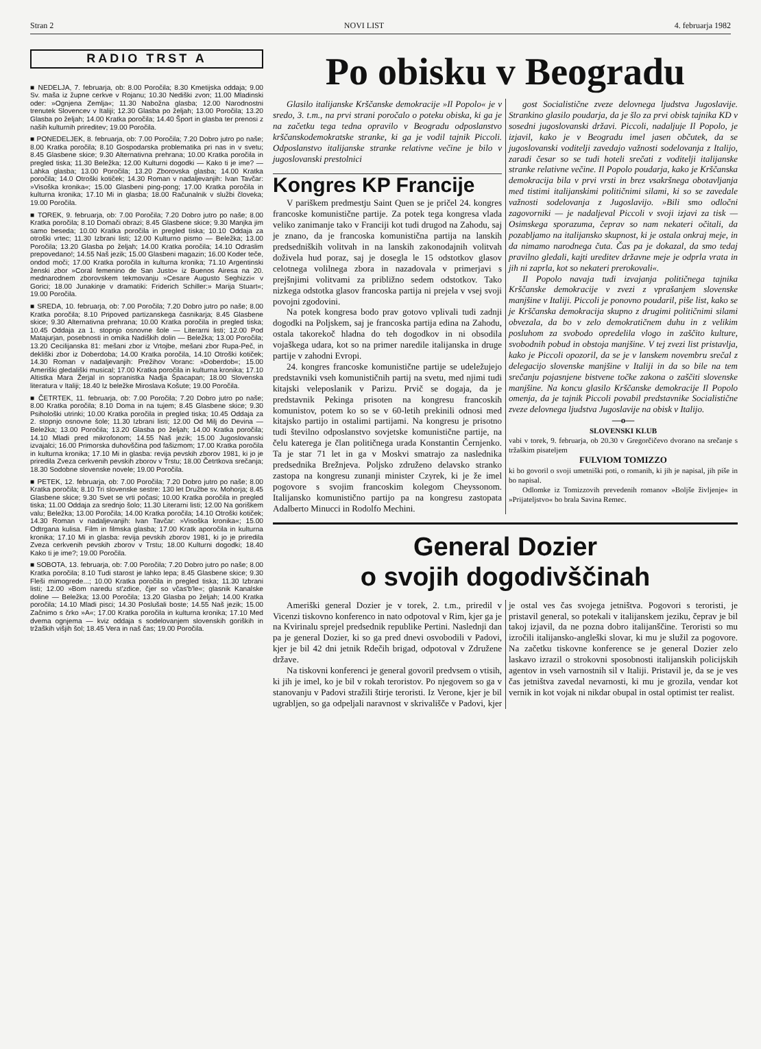Stran 2 NOVI LIST 4. februarja 1982
RADIO TRST A
■ NEDELJA, 7. februarja, ob: 8.00 Poročila; 8.30 Kmetijska oddaja; 9.00 Sv. maša iz župne cerkve v Rojanu; 10.30 Nediški zvon; 11.00 Mladinski oder: »Ognjena Zemlja«; 11.30 Nabožna glasba; 12.00 Narodnostni trenutek Slovencev v Italiji; 12.30 Glasba po željah; 13.00 Poročila; 13.20 Glasba po željah; 14.00 Kratka poročila; 14.40 Šport in glasba ter prenosi z naših kulturnih prireditev; 19.00 Poročila.
■ PONEDELJEK, 8. februarja, ob: 7.00 Poročila; 7.20 Dobro jutro po naše; 8.00 Kratka poročila; 8.10 Gospodarska problematika pri nas in v svetu; 8.45 Glasbene skice; 9.30 Alternativna prehrana; 10.00 Kratka poročila in pregled tiska; 11.30 Beležka; 12.00 Kulturni dogodki — Kako ti je ime? — Lahka glasba; 13.00 Poročila; 13.20 Zborovska glasba; 14.00 Kratka poročila; 14.0 Otroški kotiček; 14.30 Roman v nadaljevanjih: Ivan Tavčar: »Visoška kronika«; 15.00 Glasbeni ping-pong; 17.00 Kratka poročila in kulturna kronika; 17.10 Mi in glasba; 18.00 Računalnik v službi človeka; 19.00 Poročila.
■ TOREK, 9. februarja, ob: 7.00 Poročila; 7.20 Dobro jutro po naše; 8.00 Kratka poročila; 8.10 Domači obrazi; 8.45 Glasbene skice; 9.30 Manjka jim samo beseda; 10.00 Kratka poročila in pregled tiska; 10.10 Oddaja za otroški vrtec; 11.30 Izbrani listi; 12.00 Kulturno pismo — Beležka; 13.00 Poročila; 13.20 Glasba po željah; 14.00 Kratka poročila; 14.10 Odraslim prepovedano!; 14.55 Naš jezik; 15.00 Glasbeni magazin; 16.00 Koder teče, ondod moči; 17.00 Kratka poročila in kulturna kronika; 71.10 Argentinski ženski zbor »Coral femenino de San Justo« iz Buenos Airesa na 20. mednarodnem zborovskem tekmovanju »Cesare Augusto Seghizzi« v Gorici; 18.00 Junakinje v dramatiki: Friderich Schiller:» Marija Stuart«; 19.00 Poročila.
■ SREDA, 10. februarja, ob: 7.00 Poročila; 7.20 Dobro jutro po naše; 8.00 Kratka poročila; 8.10 Pripoved partizanskega časnikarja; 8.45 Glasbene skice; 9.30 Alternativna prehrana; 10.00 Kratka poročila in pregled tiska; 10.45 Oddaja za 1. stopnjo osnovne šole — Literarni listi; 12.00 Pod Matajurjan, posebnosti in omika Nadiških dolin — Beležka; 13.00 Poročila; 13.20 Cecilijanska 81: mešani zbor iz Vrtojbe, mešani zbor Rupa-Peč, in dekliški zbor iz Doberdoba; 14.00 Kratka poročila, 14.10 Otroški kotiček; 14.30 Roman v nadaljevanjih: Prežihov Voranc: »Doberdob«; 15.00 Ameriški gledališki musical; 17.00 Kratka poročila in kulturna kronika; 17.10 Altistka Mara Žerjal in sopranistka Nadja Špacapan; 18.00 Slovenska literatura v Italiji; 18.40 Iz beležke Miroslava Košute; 19.00 Poročila.
■ ČETRTEK, 11. februarja, ob: 7.00 Poročila; 7.20 Dobro jutro po naše; 8.00 Kratka poročila; 8.10 Doma in na tujem; 8.45 Glasbene skice; 9.30 Psihološki utrinki; 10.00 Kratka poročila in pregled tiska; 10.45 Oddaja za 2. stopnjo osnovne šole; 11.30 Izbrani listi; 12.00 Od Milj do Devina — Beležka; 13.00 Poročila; 13.20 Glasba po željah; 14.00 Kratka poročila; 14.10 Mladi pred mikrofonom; 14.55 Naš jezik; 15.00 Jugoslovanski izvajalci; 16.00 Primorska duhovščina pod fašizmom; 17.00 Kratka poročila in kulturna kronika; 17.10 Mi in glasba: revija pevskih zborov 1981, ki jo je priredila Zveza cerkvenih pevskih zborov v Trstu; 18.00 Četrtkova srečanja; 18.30 Sodobne slovenske novele; 19.00 Poročila.
■ PETEK, 12. februarja, ob: 7.00 Poročila; 7.20 Dobro jutro po naše; 8.00 Kratka poročila; 8.10 Tri slovenske sestre: 130 let Družbe sv. Mohorja; 8.45 Glasbene skice; 9.30 Svet se vrti počasi; 10.00 Kratka poročila in pregled tiska; 11.00 Oddaja za srednjo šolo; 11.30 Literarni listi; 12.00 Na goriškem valu; Beležka; 13.00 Poročila; 14.00 Kratka poročila; 14.10 Otroški kotiček; 14.30 Roman v nadaljevanjih: Ivan Tavčar: »Visoška kronika«; 15.00 Odtrgana kulisa. Film in filmska glasba; 17.00 Kratk aporočila in kulturna kronika; 17.10 Mi in glasba: revija pevskih zborov 1981, ki jo je priredila Zveza cerkvenih pevskih zborov v Trstu; 18.00 Kulturni dogodki; 18.40 Kako ti je ime?; 19.00 Poročila.
■ SOBOTA, 13. februarja, ob: 7.00 Poročila; 7.20 Dobro jutro po naše; 8.00 Kratka poročila; 8.10 Tudi starost je lahko lepa; 8.45 Glasbene skice; 9.30 Fleši mimogrede...; 10.00 Kratka poročila in pregled tiska; 11.30 Izbrani listi; 12.00 »Bom naredu st'zdice, čjer so včas'b'le«; glasnik Kanalske doline — Beležka; 13.00 Poročila; 13.20 Glasba po željah; 14.00 Kratka poročila; 14.10 Mladi pisci; 14.30 Poslušali boste; 14.55 Naš jezik; 15.00 Začnimo s črko »A«; 17.00 Kratka poročila in kulturna kronika; 17.10 Med dvema ognjema — kviz oddaja s sodelovanjem slovenskih goriških in tržaških višjih šol; 18.45 Vera in naš čas; 19.00 Poročila.
Po obisku v Beogradu
Glasilo italijanske Krščanske demokracije »Il Popolo« je v sredo, 3. t.m., na prvi strani poročalo o poteku obiska, ki ga je na začetku tega tedna opravilo v Beogradu odposlanstvo krščanskodemokratske stranke, ki ga je vodil tajnik Piccoli. Odposlanstvo italijanske stranke relativne večine je bilo v jugoslovanski prestolnici
Kongres KP Francije
V pariškem predmestju Saint Quen se je pričel 24. kongres francoske komunistične partije. Za potek tega kongresa vlada veliko zanimanje tako v Franciji kot tudi drugod na Zahodu, saj je znano, da je francoska komunistična partija na lanskih predsedniških volitvah in na lanskih zakonodajnih volitvah doživela hud poraz, saj je dosegla le 15 odstotkov glasov celotnega volilnega zbora in nazadovala v primerjavi s prejšnjimi volitvami za približno sedem odstotkov. Tako nizkega odstotka glasov francoska partija ni prejela v vsej svoji povojni zgodovini.
Na potek kongresa bodo prav gotovo vplivali tudi zadnji dogodki na Poljskem, saj je francoska partija edina na Zahodu, ostala takorekoč hladna do teh dogodkov in ni obsodila vojaškega udara, kot so na primer naredile italijanska in druge partije v zahodni Evropi.
24. kongres francoske komunistične partije se udeležujejo predstavniki vseh komunističnih partij na svetu, med njimi tudi kitajski veleposlanik v Parizu. Prvič se dogaja, da je predstavnik Pekinga prisoten na kongresu francoskih komunistov, potem ko so se v 60-letih prekinili odnosi med kitajsko partijo in ostalimi partijami. Na kongresu je prisotno tudi številno odposlanstvo sovjetske komunistične partije, na čelu katerega je član političnega urada Konstantin Černjenko. Ta je star 71 let in ga v Moskvi smatrajo za naslednika predsednika Brežnjeva. Poljsko združeno delavsko stranko zastopa na kongresu zunanji minister Czyrek, ki je že imel pogovore s svojim francoskim kolegom Cheyssonom. Italijansko komunistično partijo pa na kongresu zastopata Adalberto Minucci in Rodolfo Mechini.
gost Socialistične zveze delovnega ljudstva Jugoslavije. Strankino glasilo poudarja, da je šlo za prvi obisk tajnika KD v sosedni jugoslovanski državi. Piccoli, nadaljuje Il Popolo, je izjavil, kako je v Beogradu imel jasen občutek, da se jugoslovanski voditelji zavedajo važnosti sodelovanja z Italijo, zaradi česar so se tudi hoteli srečati z voditelji italijanske stranke relativne večine. Il Popolo poudarja, kako je Krščanska demokracija bila v prvi vrsti in brez vsakršnega obotavljanja med tistimi italijanskimi političnimi silami, ki so se zavedale važnosti sodelovanja z Jugoslavijo. »Bili smo odločni zagovorniki — je nadaljeval Piccoli v svoji izjavi za tisk — Osimskega sporazuma, čeprav so nam nekateri očitali, da pozabljamo na italijansko skupnost, ki je ostala onkraj meje, in da nimamo narodnega čuta. Čas pa je dokazal, da smo tedaj pravilno gledali, kajti ureditev državne meje je odprla vrata in jih ni zaprla, kot so nekateri prerokovali«.
Il Popolo navaja tudi izvajanja političnega tajnika Krščanske demokracije v zvezi z vprašanjem slovenske manjšine v Italiji. Piccoli je ponovno poudaril, piše list, kako se je Krščanska demokracija skupno z drugimi političnimi silami obvezala, da bo v zelo demokratičnem duhu in z velikim posluhom za svobodo opredelila vlogo in zaščito kulture, svobodnih pobud in obstoja manjšine. V tej zvezi list pristavlja, kako je Piccoli opozoril, da se je v lanskem novembru srečal z delegacijo slovenske manjšine v Italiji in da so bile na tem srečanju pojasnjene bistvene točke zakona o zaščiti slovenske manjšine. Na koncu glasilo Krščanske demokracije Il Popolo omenja, da je tajnik Piccoli povabil predstavnike Socialistične zveze delovnega ljudstva Jugoslavije na obisk v Italijo.
—o—
SLOVENSKI KLUB
vabi v torek, 9. februarja, ob 20.30 v Gregorčičevo dvorano na srečanje s tržaškim pisateljem
FULVIOM TOMIZZO
ki bo govoril o svoji umetniški poti, o romanih, ki jih je napisal, jih piše in bo napisal.
Odlomke iz Tomizzovih prevedenih romanov »Boljše življenje« in »Prijateljstvo« bo brala Savina Remec.
General Dozier
o svojih dogodivščinah
Ameriški general Dozier je v torek, 2. t.m., priredil v Vicenzi tiskovno konferenco in nato odpotoval v Rim, kjer ga je na Kvirinalu sprejel predsednik republike Pertini. Naslednji dan pa je general Dozier, ki so ga pred dnevi osvobodili v Padovi, kjer je bil 42 dni jetnik Rdečih brigad, odpotoval v Združene države.
Na tiskovni konferenci je general govoril predvsem o vtisih, ki jih je imel, ko je bil v rokah teroristov. Po njegovem so ga v stanovanju v Padovi stražili štirje teroristi. Iz Verone, kjer je bil ugrabljen, so ga odpeljali naravnost v skrivališče v Padovi, kjer je ostal ves čas svojega jetništva. Pogovori s teroristi, je pristavil general, so potekali v italijanskem jeziku, čeprav je bil takoj izjavil, da ne pozna dobro italijanščine. Teroristi so mu izročili italijansko-angleški slovar, ki mu je služil za pogovore. Na začetku tiskovne konference se je general Dozier zelo laskavo izrazil o strokovni sposobnosti italijanskih policijskih agentov in vseh varnostnih sil v Italiji. Pristavil je, da se je ves čas jetništva zavedal nevarnosti, ki mu je grozila, vendar kot vernik in kot vojak ni nikdar obupal in ostal optimist ter realist.